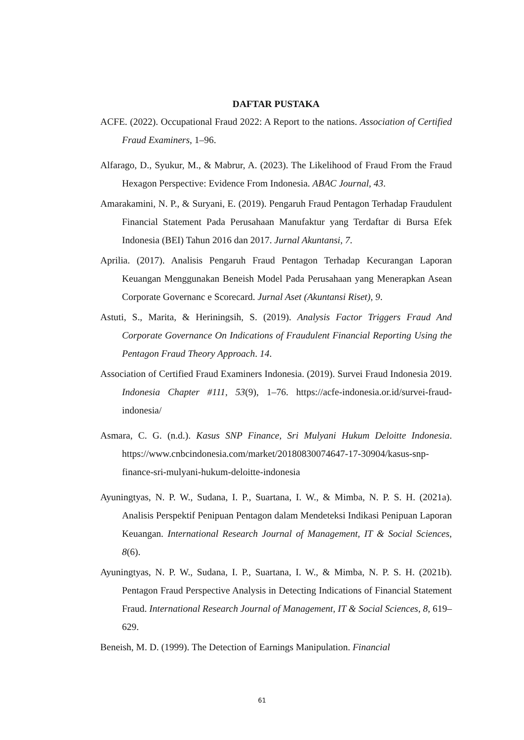DAFTAR PUSTAKA
ACFE. (2022). Occupational Fraud 2022: A Report to the nations. Association of Certified Fraud Examiners, 1–96.
Alfarago, D., Syukur, M., & Mabrur, A. (2023). The Likelihood of Fraud From the Fraud Hexagon Perspective: Evidence From Indonesia. ABAC Journal, 43.
Amarakamini, N. P., & Suryani, E. (2019). Pengaruh Fraud Pentagon Terhadap Fraudulent Financial Statement Pada Perusahaan Manufaktur yang Terdaftar di Bursa Efek Indonesia (BEI) Tahun 2016 dan 2017. Jurnal Akuntansi, 7.
Aprilia. (2017). Analisis Pengaruh Fraud Pentagon Terhadap Kecurangan Laporan Keuangan Menggunakan Beneish Model Pada Perusahaan yang Menerapkan Asean Corporate Governanc e Scorecard. Jurnal Aset (Akuntansi Riset), 9.
Astuti, S., Marita, & Heriningsih, S. (2019). Analysis Factor Triggers Fraud And Corporate Governance On Indications of Fraudulent Financial Reporting Using the Pentagon Fraud Theory Approach. 14.
Association of Certified Fraud Examiners Indonesia. (2019). Survei Fraud Indonesia 2019. Indonesia Chapter #111, 53(9), 1–76. https://acfe-indonesia.or.id/survei-fraud-indonesia/
Asmara, C. G. (n.d.). Kasus SNP Finance, Sri Mulyani Hukum Deloitte Indonesia. https://www.cnbcindonesia.com/market/20180830074647-17-30904/kasus-snp-finance-sri-mulyani-hukum-deloitte-indonesia
Ayuningtyas, N. P. W., Sudana, I. P., Suartana, I. W., & Mimba, N. P. S. H. (2021a). Analisis Perspektif Penipuan Pentagon dalam Mendeteksi Indikasi Penipuan Laporan Keuangan. International Research Journal of Management, IT & Social Sciences, 8(6).
Ayuningtyas, N. P. W., Sudana, I. P., Suartana, I. W., & Mimba, N. P. S. H. (2021b). Pentagon Fraud Perspective Analysis in Detecting Indications of Financial Statement Fraud. International Research Journal of Management, IT & Social Sciences, 8, 619–629.
Beneish, M. D. (1999). The Detection of Earnings Manipulation. Financial
61